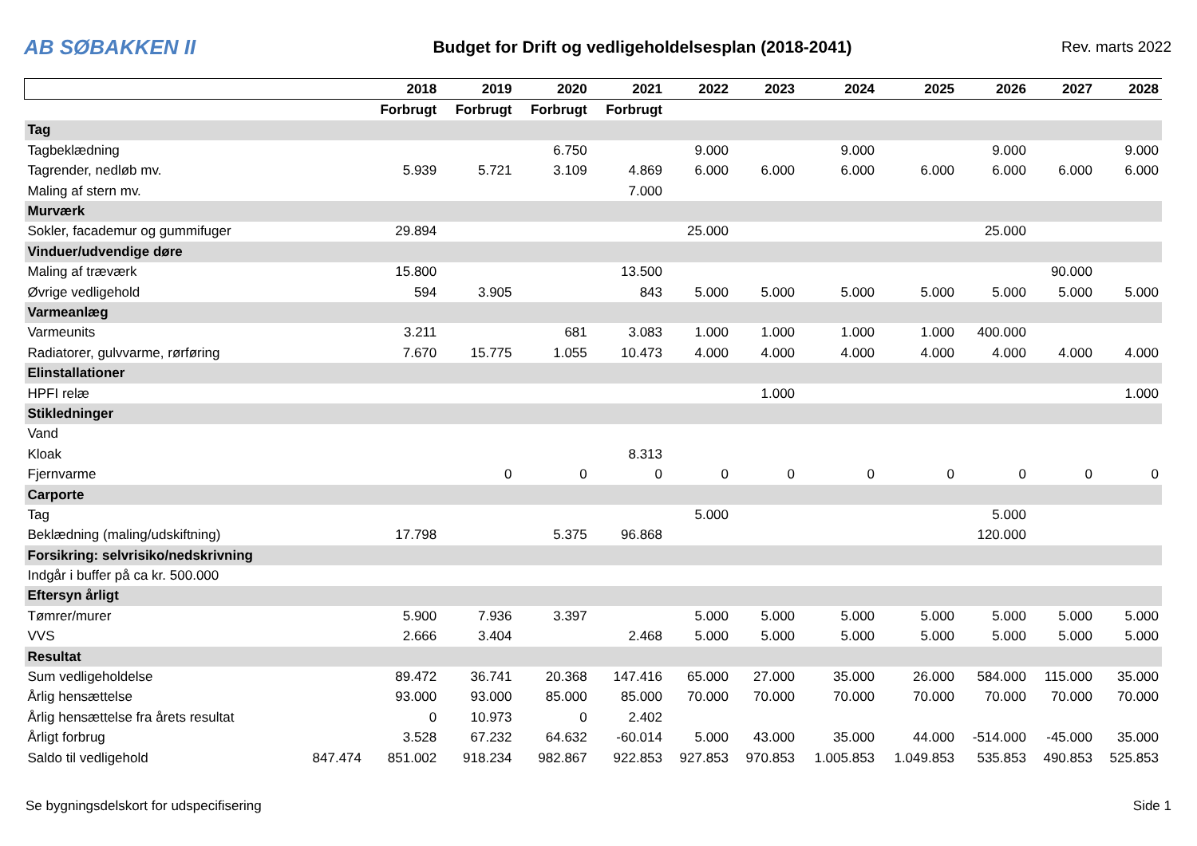AB SØBAKKEN II
Budget for Drift og vedligeholdelsesplan (2018-2041)
Rev. marts 2022
| | | 2018 | 2019 | 2020 | 2021 | 2022 | 2023 | 2024 | 2025 | 2026 | 2027 | 2028 |
| --- | --- | --- | --- | --- | --- | --- | --- | --- | --- | --- | --- | --- |
| | | Forbrugt | Forbrugt | Forbrugt | Forbrugt | | | | | | | |
| Tag | | | | | | | | | | | | |
| Tagbeklædning | | | | 6.750 | | 9.000 | | 9.000 | | 9.000 | | 9.000 |
| Tagrender, nedløb mv. | | 5.939 | 5.721 | 3.109 | 4.869 | 6.000 | 6.000 | 6.000 | 6.000 | 6.000 | 6.000 | 6.000 |
| Maling af stern mv. | | | | | 7.000 | | | | | | | |
| Murværk | | | | | | | | | | | | |
| Sokler, facademur og gummifuger | | 29.894 | | | | 25.000 | | | | 25.000 | | |
| Vinduer/udvendige døre | | | | | | | | | | | | |
| Maling af træværk | | 15.800 | | | 13.500 | | | | | | 90.000 | |
| Øvrige vedligehold | | 594 | 3.905 | | 843 | 5.000 | 5.000 | 5.000 | 5.000 | 5.000 | 5.000 | 5.000 |
| Varmeanlæg | | | | | | | | | | | | |
| Varmeunits | | 3.211 | | 681 | 3.083 | 1.000 | 1.000 | 1.000 | 1.000 | 400.000 | | |
| Radiatorer, gulvvarme, rørføring | | 7.670 | 15.775 | 1.055 | 10.473 | 4.000 | 4.000 | 4.000 | 4.000 | 4.000 | 4.000 | 4.000 |
| Elinstallationer | | | | | | | | | | | | |
| HPFI relæ | | | | | | | 1.000 | | | | | 1.000 |
| Stikledninger | | | | | | | | | | | | |
| Vand | | | | | | | | | | | | |
| Kloak | | | | | 8.313 | | | | | | | |
| Fjernvarme | | | 0 | 0 | 0 | 0 | 0 | 0 | 0 | 0 | 0 | 0 |
| Carporte | | | | | | | | | | | | |
| Tag | | | | | | 5.000 | | | | 5.000 | | |
| Beklædning (maling/udskiftning) | | 17.798 | | 5.375 | 96.868 | | | | | 120.000 | | |
| Forsikring: selvrisiko/nedskrivning | | | | | | | | | | | | |
| Indgår i buffer på ca kr. 500.000 | | | | | | | | | | | | |
| Eftersyn årligt | | | | | | | | | | | | |
| Tømrer/murer | | 5.900 | 7.936 | 3.397 | | 5.000 | 5.000 | 5.000 | 5.000 | 5.000 | 5.000 | 5.000 |
| VVS | | 2.666 | 3.404 | | 2.468 | 5.000 | 5.000 | 5.000 | 5.000 | 5.000 | 5.000 | 5.000 |
| Resultat | | | | | | | | | | | | |
| Sum vedligeholdelse | | 89.472 | 36.741 | 20.368 | 147.416 | 65.000 | 27.000 | 35.000 | 26.000 | 584.000 | 115.000 | 35.000 |
| Årlig hensættelse | | 93.000 | 93.000 | 85.000 | 85.000 | 70.000 | 70.000 | 70.000 | 70.000 | 70.000 | 70.000 | 70.000 |
| Årlig hensættelse fra årets resultat | | 0 | 10.973 | 0 | 2.402 | | | | | | | |
| Årligt forbrug | | 3.528 | 67.232 | 64.632 | -60.014 | 5.000 | 43.000 | 35.000 | 44.000 | -514.000 | -45.000 | 35.000 |
| Saldo til vedligehold | 847.474 | 851.002 | 918.234 | 982.867 | 922.853 | 927.853 | 970.853 | 1.005.853 | 1.049.853 | 535.853 | 490.853 | 525.853 |
Se bygningsdelskort for udspecifisering Side 1